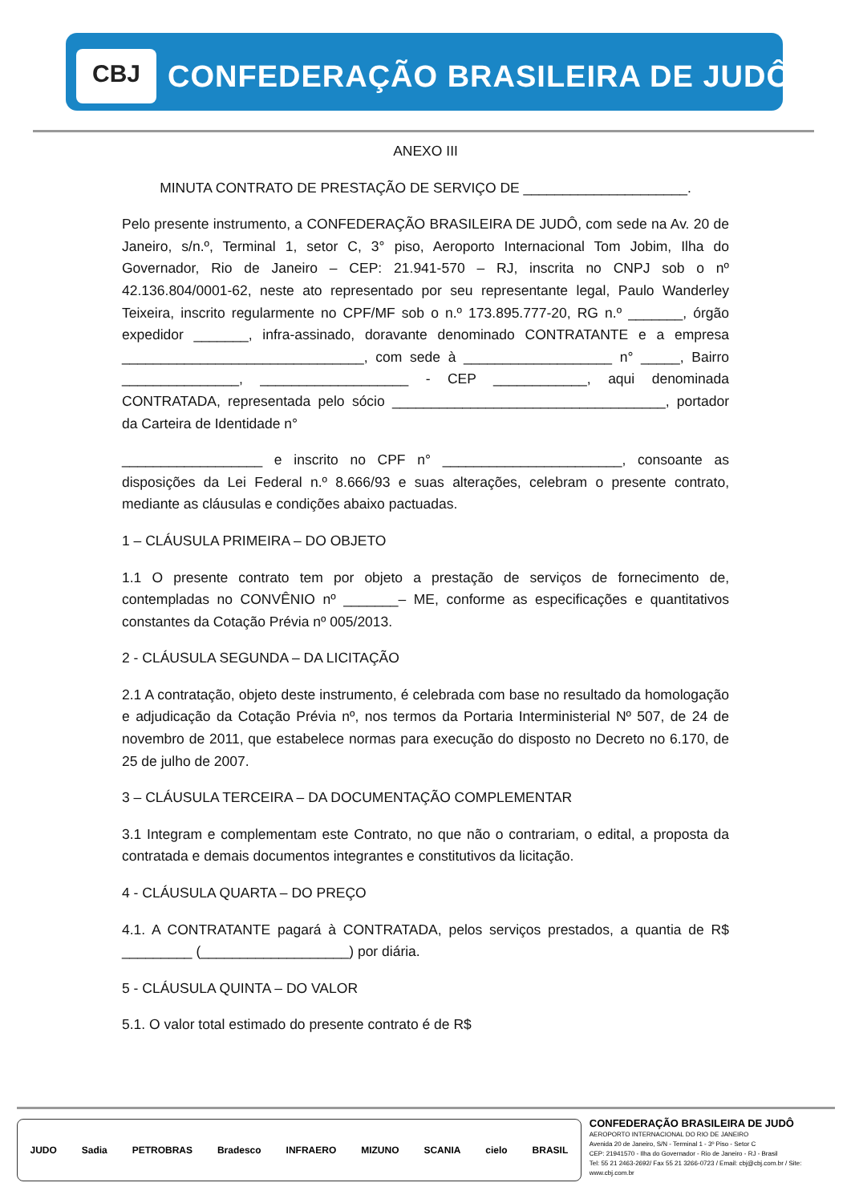CBJ
CONFEDERAÇÃO BRASILEIRA DE JUDÔ
ANEXO III
MINUTA CONTRATO DE PRESTAÇÃO DE SERVIÇO DE _____________________.
Pelo presente instrumento, a CONFEDERAÇÃO BRASILEIRA DE JUDÔ, com sede na Av. 20 de Janeiro, s/n.º, Terminal 1, setor C, 3° piso, Aeroporto Internacional Tom Jobim, Ilha do Governador, Rio de Janeiro – CEP: 21.941-570 – RJ, inscrita no CNPJ sob o nº 42.136.804/0001-62, neste ato representado por seu representante legal, Paulo Wanderley Teixeira, inscrito regularmente no CPF/MF sob o n.º 173.895.777-20, RG n.º _______, órgão expedidor _______, infra-assinado, doravante denominado CONTRATANTE e a empresa _______________________________, com sede à ___________________ n° _____, Bairro _______________, ___________________ - CEP ____________, aqui denominada CONTRATADA, representada pelo sócio ___________________________________, portador da Carteira de Identidade n°
__________________ e inscrito no CPF n° _______________________, consoante as disposições da Lei Federal n.º 8.666/93 e suas alterações, celebram o presente contrato, mediante as cláusulas e condições abaixo pactuadas.
1 – CLÁUSULA PRIMEIRA – DO OBJETO
1.1 O presente contrato tem por objeto a prestação de serviços de fornecimento de, contempladas no CONVÊNIO nº _______– ME, conforme as especificações e quantitativos constantes da Cotação Prévia nº 005/2013.
2 - CLÁUSULA SEGUNDA – DA LICITAÇÃO
2.1 A contratação, objeto deste instrumento, é celebrada com base no resultado da homologação e adjudicação da Cotação Prévia nº, nos termos da Portaria Interministerial Nº 507, de 24 de novembro de 2011, que estabelece normas para execução do disposto no Decreto no 6.170, de 25 de julho de 2007.
3 – CLÁUSULA TERCEIRA – DA DOCUMENTAÇÃO COMPLEMENTAR
3.1 Integram e complementam este Contrato, no que não o contrariam, o edital, a proposta da contratada e demais documentos integrantes e constitutivos da licitação.
4 - CLÁUSULA QUARTA – DO PREÇO
4.1. A CONTRATANTE pagará à CONTRATADA, pelos serviços prestados, a quantia de R$ _________ (___________________) por diária.
5 - CLÁUSULA QUINTA – DO VALOR
5.1. O valor total estimado do presente contrato é de R$
JUDO Sadia PETROBRAS Bradesco INFRAERO MIZUNO SCANIA cielo BRASIL
CONFEDERAÇÃO BRASILEIRA DE JUDÔ
AEROPORTO INTERNACIONAL DO RIO DE JANEIRO
Avenida 20 de Janeiro, S/N - Terminal 1 - 3º Piso - Setor C
CEP: 21941570 - Ilha do Governador - Rio de Janeiro - RJ - Brasil
Tel: 55 21 2463-2692/ Fax 55 21 3266-0723 / Email: cbj@cbj.com.br / Site: www.cbj.com.br